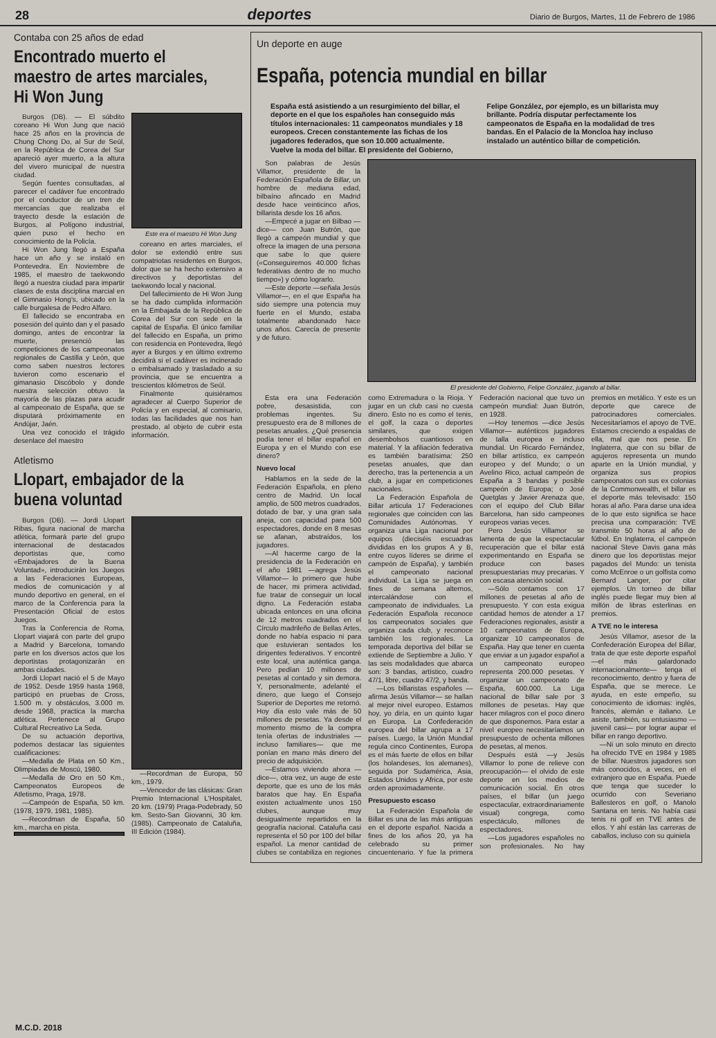28 deportes Diario de Burgos, Martes, 11 de Febrero de 1986
Contaba con 25 años de edad
Encontrado muerto el maestro de artes marciales, Hi Won Jung
Burgos (DB). — El súbdito coreano Hi Won Jung que nació hace 25 años en la provincia de Chung Chong Do, al Sur de Seúl, en la República de Corea del Sur apareció ayer muerto, a la altura del vivero municipal de nuestra ciudad.
Según fuentes consultadas, al parecer el cadáver fue encontrado por el conductor de un tren de mercancías que realizaba el trayecto desde la estación de Burgos, al Polígono industrial, quien puso el hecho en conocimiento de la Policía.
Hi Won Jung llegó a España hace un año y se instaló en Pontevedra. En Noviembre de 1985, el maestro de taekwondo llegó a nuestra ciudad para impartir clases de esta disciplina marcial en el Gimnasio Hong's, ubicado en la calle burgalesa de Pedro Alfaro.
El fallecido se encontraba en posesión del quinto dan y el pasado domingo, antes de encontrar la muerte, presenció las competiciones de los campeonatos regionales de Castilla y León, que como saben nuestros lectores tuvieron como escenario el gimanasio Discóbolo y donde nuestra selección obtuvo la mayoría de las plazas para acudir al campeonato de España, que se disputará próximamente en Andújar, Jaén.
Una vez conocido el trágido desenlace del maestro
Este era el maestro Hi Won Jung
coreano en artes marciales, el dolor se extendió entre sus compatriotas residentes en Burgos, dolor que se ha hecho extensivo a directivos y deportistas del taekwondo local y nacional.
Del fallecimiento de Hi Won Jung se ha dado cumplida información en la Embajada de la República de Corea del Sur con sede en la capital de España. El único familiar del fallecido en España, un primo con residencia en Pontevedra, llegó ayer a Burgos y en último extremo decidirá si el cadáver es incinerado o embalsamado y trasladado a su provincia, que se encuentra a trescientos kilómetros de Seúl.
Finalmente quisiéramos agradecer al Cuerpo Superior de Policía y en especial, al comisario, todas las facilidades que nos han prestado, al objeto de cubrir esta información.
Atletismo
Llopart, embajador de la buena voluntad
Burgos (DB). — Jordi Llopart Ribas, figura nacional de marcha atlética, formará parte del grupo internacional de destacados deportistas que, como «Embajadores de la Buena Voluntad», introducirán los Juegos a las Federaciones Europeas, medios de comunicación y al mundo deportivo en general, en el marco de la Conferencia para la Presentación Oficial de estos Juegos.
Tras la Conferencia de Roma, Llopart viajará con parte del grupo a Madrid y Barcelona, tomando parte en los diversos actos que los deportistas protagonizarán en ambas ciudades.
Jordi Llopart nació el 5 de Mayo de 1952. Desde 1959 hasta 1968, participó en pruebas de Cross, 1.500 m. y obstáculos, 3.000 m. desde 1968, practica la marcha atlética. Pertenece al Grupo Cultural Recreativo La Seda.
De su actuación deportiva, podemos destacar las siguientes cualificaciones:
—Medalla de Plata en 50 Km., Olimpiadas de Moscú, 1980.
—Medalla de Oro en 50 Km., Campeonatos Europeos de Atletismo, Praga, 1978.
—Campeón de España, 50 km. (1978, 1979, 1981, 1985).
—Recordman de España, 50 km., marcha en pista.
—Recordman de Europa, 50 km., 1979.
—Vencedor de las clásicas: Gran Premio Internacional L'Hospitalet, 20 km. (1979) Praga-Podebrady, 50 km. Sesto-San Giovanni, 30 km. (1985). Campeonato de Cataluña, III Edición (1984).
Un deporte en auge
España, potencia mundial en billar
España está asistiendo a un resurgimiento del billar, el deporte en el que los españoles han conseguido más títulos internacionales: 11 campeonatos mundiales y 18 europeos. Crecen constantemente las fichas de los jugadores federados, que son 10.000 actualmente. Vuelve la moda del billar. El presidente del Gobierno, Felipe González, por ejemplo, es un billarista muy brillante. Podría disputar perfectamente los campeonatos de España en la modalidad de tres bandas. En el Palacio de la Moncloa hay incluso instalado un auténtico billar de competición.
Son palabras de Jesús Villamor, presidente de la Federación Española de Billar, un hombre de mediana edad, bilbaíno afincado en Madrid desde hace veinticinco años, billarista desde los 16 años.
—Empecé a jugar en Bilbao —dice— con Juan Butrón, que llegó a campeón mundial y que ofrece la imagen de una persona que sabe lo que quiere («Conseguiremos 40.000 fichas federativas dentro de no mucho tiempo») y cómo lograrlo.
—Este deporte —señala Jesús Villamor—, en el que España ha sido siempre una potencia muy fuerte en el Mundo, estaba totalmente abandonado hace unos años. Carecía de presente y de futuro.
El presidente del Gobierno, Felipe González, jugando al billar.
Esta era una Federación pobre, desasistida, con problemas ingentes. Su presupuesto era de 8 millones de pesetas anuales. ¿Qué presencia podía tener el billar español en Europa y en el Mundo con ese dinero?
Nuevo local
Hablamos en la sede de la Federación Española, en pleno centro de Madrid. Un local amplio, de 500 metros cuadrados, dotado de bar, y una gran sala aneja, con capacidad para 500 espectadores, donde en 8 mesas se afanan, abstraídos, los jugadores.
—Al hacerme cargo de la presidencia de la Federación en el año 1981 —agrega Jesús Villamor— lo primero que hube de hacer, mi primera actividad, fue tratar de conseguir un local digno. La Federación estaba ubicada entonces en una oficina de 12 metros cuadrados en el Círculo madrileño de Bellas Artes, donde no había espacio ni para que estuvieran sentados los dirigentes federativos. Y encontré este local, una auténtica ganga. Pero pedían 10 millones de pesetas al contado y sin demora. Y, personalmente, adelanté el dinero, que luego el Consejo Superior de Deportes me retornó. Hoy día esto vale más de 50 millones de pesetas. Ya desde el momento mismo de la compra tenía ofertas de industriales —incluso familiares— que me ponían en mano más dinero del precio de adquisición.
—Estamos viviendo ahora —dice—, otra vez, un auge de este deporte, que es uno de los más baratos que hay. En España existen actualmente unos 150 clubes, aunque muy desigualmente repartidos en la geografía nacional. Cataluña casi representa el 50 por 100 del billar español. La menor cantidad de clubes se contabiliza en regiones como Extremadura o la Rioja. Y jugar en un club casi no cuesta dinero. Esto no es como el tenis, el golf, la caza o deportes similares, que exigen desembolsos cuantiosos en material. Y la afiliación federativa es también baratísima: 250 pesetas anuales, que dan derecho, tras la pertenencia a un club, a jugar en competiciones nacionales.
La Federación Española de Billar articula 17 Federaciones regionales que coinciden con las Comunidades Autónomas. Y organiza una Liga nacional por equipos (dieciséis escuadras divididas en los grupos A y B, entre cuyos líderes se dirime el campeón de España), y también el campeonato nacional individual. La Liga se juega en fines de semana alternos, intercalándose con el campeonato de individuales. La Federación Española reconoce los campeonatos sociales que organiza cada club, y reconoce también los regionales. La temporada deportiva del billar se extiende de Septiembre a Julio. Y las seis modalidades que abarca son: 3 bandas, artístico, cuadro 47/1, libre, cuadro 47/2, y banda.
—Los billaristas españoles —afirma Jesús Villamor— se hallan al mejor nivel europeo. Estamos hoy, yo diría, en un quinto lugar en Europa. La Confederación europea del billar agrupa a 17 países. Luego, la Unión Mundial regula cinco Continentes, Europa es el más fuerte de ellos en billar (los holandeses, los alemanes), seguida por Sudamérica, Asia, Estados Unidos y Africa, por este orden aproximadamente.
Presupuesto escaso
La Federación Española de Billar es una de las más antiguas en el deporte español. Nacida a fines de los años 20, ya ha celebrado su primer cincuentenario. Y fue la primera Federación nacional que tuvo un campeón mundial: Juan Butrón, en 1928.
—Hoy tenemos —dice Jesús Villamor— auténticos jugadores de talla europea e incluso mundial. Un Ricardo Fernández, en billar artístico, ex campeón europeo y del Mundo; o un Avelino Rico, actual campeón de España a 3 bandas y posible campeón de Europa; o José Quetglas y Javier Arenaza que, con el equipo del Club Billar Barcelona, han sido campeones europeos varias veces.
Pero Jesús Villamor se lamenta de que la espectacular recuperación que el billar está experimentando en España se produce con bases presupuestarias muy precarias. Y con escasa atención social.
—Sólo contamos con 17 millones de pesetas al año de presupuesto. Y con esta exigua cantidad hemos de atender a 17 Federaciones regionales, asistir a 10 campeonatos de Europa, organizar 10 campeonatos de España. Hay que tener en cuenta que enviar a un jugador español a un campeonato europeo representa 200.000 pesetas. Y organizar un campeonato de España, 600.000. La Liga nacional de billar sale por 3 millones de pesetas. Hay que hacer milagros con el poco dinero de que disponemos. Para estar a nivel europeo necesitaríamos un presupuesto de ochenta millones de pesetas, al menos.
Después está —y Jesús Villamor lo pone de relieve con preocupación— el olvido de este deporte en los medios de comunicación social. En otros países, el billar (un juego espectacular, extraordinariamente visual) congrega, como espectáculo, millones de espectadores.
—Los jugadores españoles no son profesionales. No hay premios en metálico. Y este es un deporte que carece de patrocinadores comerciales. Necesitaríamos el apoyo de TVE. Estamos creciendo a espaldas de ella, mal que nos pese. En Inglaterra, que con su billar de agujeros representa un mundo aparte en la Unión mundial, y organiza sus propios campeonatos con sus ex colonias de la Commonwealth, el billar es el deporte más televisado: 150 horas al año. Para darse una idea de lo que esto significa se hace precisa una comparación: TVE transmite 50 horas al año de fútbol. En Inglaterra, el campeón nacional Steve Davis gana más dinero que los deportistas mejor pagados del Mundo: un tenista como McEnroe o un golfista como Bernard Langer, por citar ejemplos. Un torneo de billar inglés puede llegar muy bien al millón de libras esterlinas en premios.
A TVE no le interesa
Jesús Villamor, asesor de la Confederación Europea del Billar, trata de que este deporte español —el más galardonado internacionalmente— tenga el reconocimiento, dentro y fuera de España, que se merece. Le ayuda, en este empeño, su conocimiento de idiomas: inglés, francés, alemán e italiano. Le asiste, también, su entusiasmo —juvenil casi— por lograr aupar el billar en rango deportivo.
—Ni un solo minuto en directo ha ofrecido TVE en 1984 y 1985 de billar. Nuestros jugadores son más conocidos, a veces, en el extranjero que en España. Puede que tenga que suceder lo ocurrido con Severiano Ballesteros en golf, o Manolo Santana en tenis. No había casi tenis ni golf en TVE antes de ellos. Y ahí están las carreras de caballos, incluso con su quiniela
M.C.D. 2018